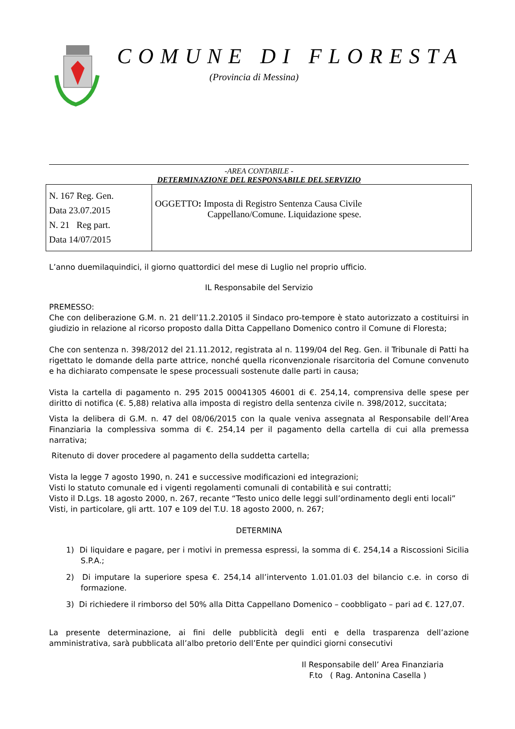COMUNE DI FLORESTA
(Provincia di Messina)
-AREA CONTABILE -
DETERMINAZIONE DEL RESPONSABILE DEL SERVIZIO
| N. 167 Reg. Gen. Data 23.07.2015 N. 21 Reg part. Data 14/07/2015 | OGGETTO : Imposta di Registro Sentenza Causa Civile Cappellano/Comune. Liquidazione spese. |
L’anno duemilaquindici, il giorno quattordici del mese di Luglio nel proprio ufficio.
IL Responsabile del Servizio
PREMESSO:
Che con deliberazione G.M. n. 21 dell’11.2.20105 il Sindaco pro-tempore è stato autorizzato a costituirsi in giudizio in relazione al ricorso proposto dalla Ditta Cappellano Domenico contro il Comune di Floresta;
Che con sentenza n. 398/2012 del 21.11.2012, registrata al n. 1199/04 del Reg. Gen. il Tribunale di Patti ha rigettato le domande della parte attrice, nonché quella riconvenzionale risarcitoria del Comune convenuto e ha dichiarato compensate le spese processuali sostenute dalle parti in causa;
Vista la cartella di pagamento n. 295 2015 00041305 46001 di €. 254,14, comprensiva delle spese per diritto di notifica (€. 5,88) relativa alla imposta di registro della sentenza civile n. 398/2012, succitata;
Vista la delibera di G.M. n. 47 del 08/06/2015 con la quale veniva assegnata al Responsabile dell’Area Finanziaria la complessiva somma di €. 254,14 per il pagamento della cartella di cui alla premessa narrativa;
Ritenuto di dover procedere al pagamento della suddetta cartella;
Vista la legge 7 agosto 1990, n. 241 e successive modificazioni ed integrazioni;
Visti lo statuto comunale ed i vigenti regolamenti comunali di contabilità e sui contratti;
Visto il D.Lgs. 18 agosto 2000, n. 267, recante “Testo unico delle leggi sull’ordinamento degli enti locali”
Visti, in particolare, gli artt. 107 e 109 del T.U. 18 agosto 2000, n. 267;
DETERMINA
1) Di liquidare e pagare, per i motivi in premessa espressi, la somma di €. 254,14 a Riscossioni Sicilia S.P.A.;
2) Di imputare la superiore spesa €. 254,14 all’intervento 1.01.01.03 del bilancio c.e. in corso di formazione.
3) Di richiedere il rimborso del 50% alla Ditta Cappellano Domenico – coobbligato – pari ad €. 127,07.
La presente determinazione, ai fini delle pubblicità degli enti e della trasparenza dell’azione amministrativa, sarà pubblicata all’albo pretorio dell’Ente per quindici giorni consecutivi
Il Responsabile dell’ Area Finanziaria
F.to ( Rag. Antonina Casella )